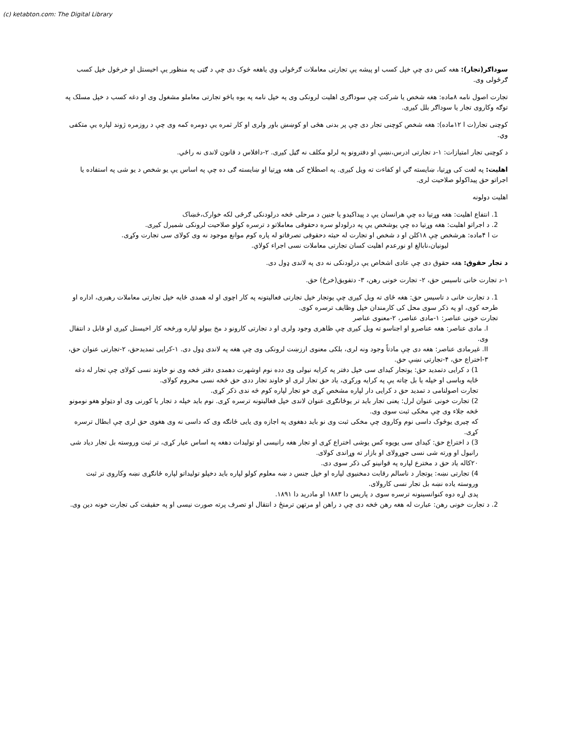(c) ketabton.com: The Digital Library
سوداګر(تجار): هغه کس دی چې خپل کسب او پیشه یې تجارتی معاملات ګرځولی وي یاهغه څوک دی چې د ګټی په منظور یې اخیستل او خرڅول خپل کسب ګرځولی وی.
تجارت اصول نامه ۸ماده: هغه شخص یا شرکت چې سوداګری اهلیت لرونکی وی په خپل نامه په یوه یاڅو تجارتی معاملو مشغول وی او دغه کسب د خپل مسلک په توګه وکاروی تجار یا سوداګر بلل کیږی.
کوچنی تجار(ت ا ۱۲ماده): هغه شخص کوچنی تجار دی چې پر بدنی هڅی او کوښښ باور ولری او کار ثمره یې دومره کمه وی چې د روزمره ژوند لپاره یې متکفی وي.
د کوچنی تجار امتیازات: ۱-د تجارتی ادرس،نښې او دفترونو په لرلو مکلف نه ګڼل کیږی. ۲-دافلاس د قانون لاندی نه راځي.
اهلیت: په لغت کی وړتیا، ښایسته ګي او کفاءت ته ویل کیږی. په اصطلاح کی هغه وړتیا او ښایسته ګی ده چې په اساس یې یو شخص د یو شی په استفاده یا اجراتو حق پیداکولو صلاحیت لری.
اهلیت دولونه
1. انتفاع اهلیت: هغه وړتیا ده چې هرانسان یې د پیداکیدو یا جنین د مرحلی څخه درلودنکی ګرځی لکه خوارک،څښاک
2. د اجراتو اهلیت: هغه وړتیا ده چې یوشخص یې په درلودلو سره دحقوقی معاملاتو د ترسره کولو صلاحیت لرونکی شمیرل کیږی.
ت ا ۴ماده: هرشخص چې ۱۸کلن او د شخص او تجارت له حیثه دحقوقی تصرفاتو له پاره کوم موانع موجود نه وی کولای سی تجارت وکړی.
لیونیان،نابالغ او نورعدم اهلیت کسان تجارتی معاملات نسی اجراء کولاي.
د تجار حقوق: هغه حقوق دی چې عادی اشخاص یې درلودنکی نه دی په لاندی ډول دی.
۱-د تجارت خانی تاسیس حق، ۲- تجارت خونی رهن، ۳- دتفویق(خرڅ) حق.
1. د تجارت خانی د تاسیس حق: هغه ځای ته ویل کیږی چې یوتجار خپل تجارتی فعالیتونه په کار اچوی او له همدی ځایه خپل تجارتی معاملات رهبری، اداره او طرحه کوی، او په ذکر سوی محل کی کارمندان خپل وظایف ترسره کوی.
تجارت خونی عناصر: ۱-مادی عناصر، ۲-معنوی عناصر
I. مادی عناصر: هغه عناصرو او اجناسو ته ویل کیږی چې ظاهری وجود ولری او د تجارتی کارونو د مخ بیولو لپاره ورڅخه کار اخیستل کیږی او قابل د انتقال وی.
II. غیرمادی عناصر: هغه دی چې مادتاً وجود ونه لری، بلکی معنوی ارزښت لرونکی وی چې هغه په لاندی ډول دی. ۱-کرایی تمدیدحق، ۲-تجارتی عنوان حق، ۳-اختراع حق، ۴-تجارتی نښې حق.
1) د کرایی دتمدید حق: یوتجار کیدای سی خپل دفتر په کرایه نیولی وی دده نوم اوشهرت دهمدی دفتر څخه وی نو خاوند نسی کولای چې تجار له دغه ځایه وباسی او خپله یا بل چاته یې په کرایه ورکړی، یاد حق تجار لری او خاوند تجار ددی حق څخه نسی محروم کولای.
تجارت اصولنامی د تمدید حق د کرایی دار لپاره مشخص کړی خو تجار لپاره کوم څه ندی ذکر کړی.
2) تجارت خونی عنوان لرل: یعنی تجار باید تر یوځانګړی عنوان لاندی خپل فعالیتونه ترسره کړی. نوم باید خپله د تجار یا کورنی وی او دټولو هغو نومونو څخه جلاء وی چې مخکی ثبت سوی وی.
که چیری یوڅوک داسی نوم وکاروی چې مخکی ثبت وی نو باید دهغوی په اجازه وی یایی ځانګه وی که داسی نه وی هغوی حق لری چې ابطال ترسره کړی.
3) د اختراع حق: کیدای سی یویوه کس یوشی اختراع کړی او تجار هغه رانیسی او تولیدات دهغه په اساس عیار کړی، تر ثبت وروسته بل تجار دیاد شی رانیول او ورته شی نسی جوړولای او بازار ته وړاندی کولای.
۲۰کاله یاد حق د مخترع لپاره په قوانینو کی ذکر سوی دی.
4) تجارتی نښه: یوتجار د ناسالم رقابت دمخنیوی لپاره او خپل جنس د ښه معلوم کولو لپاره باید دخپلو تولیداتو لپاره ځانګړی نښه وکاروی تر ثبت وروسته یاده نښه بل تجار نسی کارولای.
پدی اړه دوه کنوانسینونه ترسره سوی د پاریس دا ۱۸۸۳ او مادرید دا ۱۸۹۱.
2. د تجارت خونی رهن: عبارت له هغه رهن څخه دی چې د راهن او مرتهن ترمنځ د انتقال او تصرف پرته صورت نیسی او په حقیقت کی تجارت خونه دین وی.